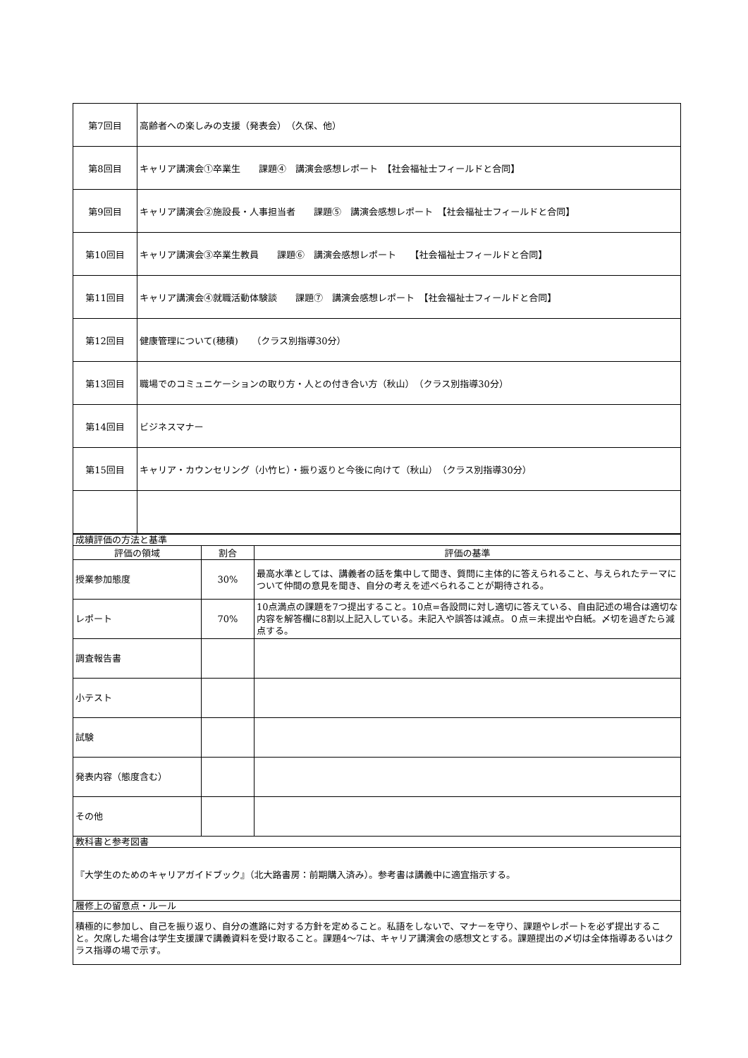| 第7回目 | 高齢者への楽しみの支援（発表会） （久保、他） |
| 第8回目 | キャリア講演会①卒業生 課題④ 講演会感想レポート 【社会福祉士フィールドと合同】 |
| 第9回目 | キャリア講演会②施設長・人事担当者 課題⑤ 講演会感想レポート 【社会福祉士フィールドと合同】 |
| 第10回目 | キャリア講演会③卒業生教員 課題⑥ 講演会感想レポート 【社会福祉士フィールドと合同】 |
| 第11回目 | キャリア講演会④就職活動体験談 課題⑦ 講演会感想レポート 【社会福祉士フィールドと合同】 |
| 第12回目 | 健康管理について(穂積) （クラス別指導30分） |
| 第13回目 | 職場でのコミュニケーションの取り方・人との付き合い方（秋山） （クラス別指導30分） |
| 第14回目 | ビジネスマナー |
| 第15回目 | キャリア・カウンセリング（小竹ヒ）・振り返りと今後に向けて（秋山） （クラス別指導30分） |
| 成績評価の方法と基準 | | |
| 評価の領域 | 割合 | 評価の基準 |
| 授業参加態度 | 30% | 最高水準としては、講義者の話を集中して聞き、質問に主体的に答えられること、与えられたテーマについて仲間の意見を聞き、自分の考えを述べられることが期待される。 |
| レポート | 70% | 10点満点の課題を7つ提出すること。10点=各設問に対し適切に答えている、自由記述の場合は適切な内容を解答欄に8割以上記入している。未記入や誤答は減点。０点＝未提出や白紙。〆切を過ぎたら減点する。 |
| 調査報告書 | | |
| 小テスト | | |
| 試験 | | |
| 発表内容（態度含む） | | |
| その他 | | |
| 教科書と参考図書 | | |
| 『大学生のためのキャリアガイドブック』（北大路書房：前期購入済み）。参考書は講義中に適宜指示する。 | | |
| 履修上の留意点・ルール | | |
| 積極的に参加し、自己を振り返り、自分の進路に対する方針を定めること。私語をしないで、マナーを守り、課題やレポートを必ず提出すること。欠席した場合は学生支援課で講義資料を受け取ること。課題4～7は、キャリア講演会の感想文とする。課題提出の〆切は全体指導あるいはクラス指導の場で示す。 | | |